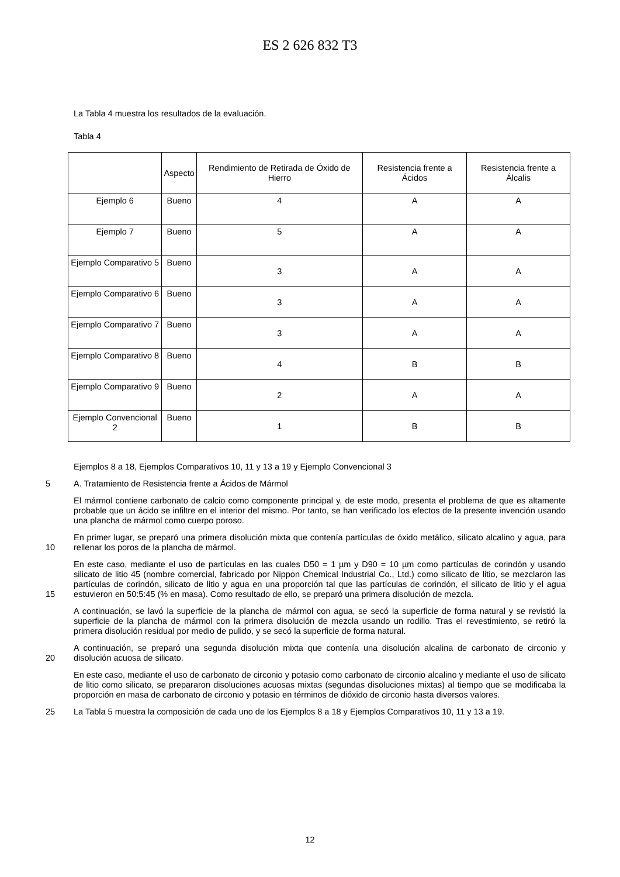ES 2 626 832 T3
La Tabla 4 muestra los resultados de la evaluación.
Tabla 4
| | Aspecto | Rendimiento de Retirada de Óxido de Hierro | Resistencia frente a Ácidos | Resistencia frente a Álcalis |
| --- | --- | --- | --- | --- |
| Ejemplo 6 | Bueno | 4 | A | A |
| Ejemplo 7 | Bueno | 5 | A | A |
| Ejemplo Comparativo 5 | Bueno | 3 | A | A |
| Ejemplo Comparativo 6 | Bueno | 3 | A | A |
| Ejemplo Comparativo 7 | Bueno | 3 | A | A |
| Ejemplo Comparativo 8 | Bueno | 4 | B | B |
| Ejemplo Comparativo 9 | Bueno | 2 | A | A |
| Ejemplo Convencional 2 | Bueno | 1 | B | B |
Ejemplos 8 a 18, Ejemplos Comparativos 10, 11 y 13 a 19 y Ejemplo Convencional 3
5 A. Tratamiento de Resistencia frente a Ácidos de Mármol
El mármol contiene carbonato de calcio como componente principal y, de este modo, presenta el problema de que es altamente probable que un ácido se infiltre en el interior del mismo. Por tanto, se han verificado los efectos de la presente invención usando una plancha de mármol como cuerpo poroso.
10 En primer lugar, se preparó una primera disolución mixta que contenía partículas de óxido metálico, silicato alcalino y agua, para rellenar los poros de la plancha de mármol.
15 En este caso, mediante el uso de partículas en las cuales D50 = 1 µm y D90 = 10 µm como partículas de corindón y usando silicato de litio 45 (nombre comercial, fabricado por Nippon Chemical Industrial Co., Ltd.) como silicato de litio, se mezclaron las partículas de corindón, silicato de litio y agua en una proporción tal que las partículas de corindón, el silicato de litio y el agua estuvieron en 50:5:45 (% en masa). Como resultado de ello, se preparó una primera disolución de mezcla.
A continuación, se lavó la superficie de la plancha de mármol con agua, se secó la superficie de forma natural y se revistió la superficie de la plancha de mármol con la primera disolución de mezcla usando un rodillo. Tras el revestimiento, se retiró la primera disolución residual por medio de pulido, y se secó la superficie de forma natural.
20 A continuación, se preparó una segunda disolución mixta que contenía una disolución alcalina de carbonato de circonio y disolución acuosa de silicato.
En este caso, mediante el uso de carbonato de circonio y potasio como carbonato de circonio alcalino y mediante el uso de silicato de litio como silicato, se prepararon disoluciones acuosas mixtas (segundas disoluciones mixtas) al tiempo que se modificaba la proporción en masa de carbonato de circonio y potasio en términos de dióxido de circonio hasta diversos valores.
25 La Tabla 5 muestra la composición de cada uno de los Ejemplos 8 a 18 y Ejemplos Comparativos 10, 11 y 13 a 19.
12